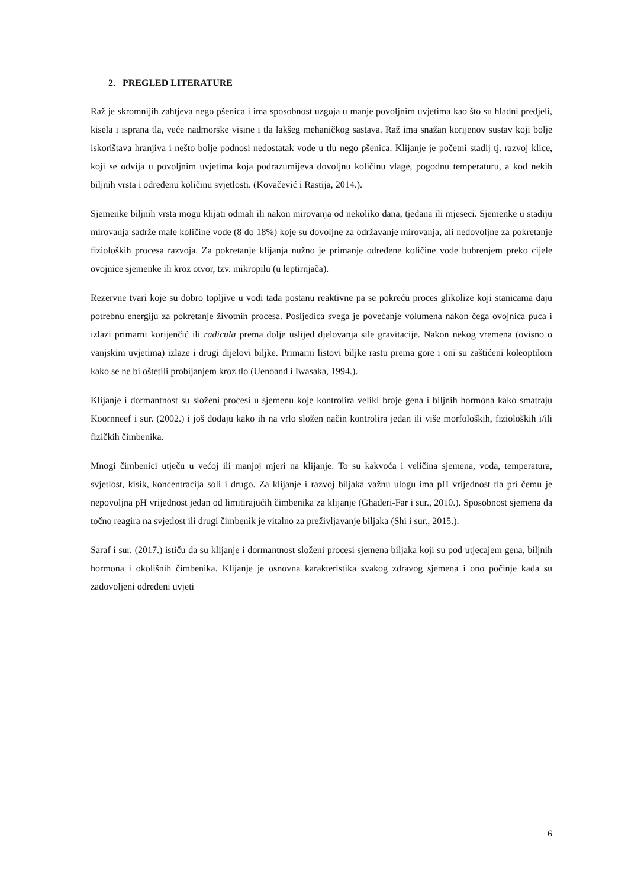2. PREGLED LITERATURE
Raž je skromnijih zahtjeva nego pšenica i ima sposobnost uzgoja u manje povoljnim uvjetima kao što su hladni predjeli, kisela i isprana tla, veće nadmorske visine i tla lakšeg mehaničkog sastava. Raž ima snažan korijenov sustav koji bolje iskorištava hranjiva i nešto bolje podnosi nedostatak vode u tlu nego pšenica. Klijanje je početni stadij tj. razvoj klice, koji se odvija u povoljnim uvjetima koja podrazumijeva dovoljnu količinu vlage, pogodnu temperaturu, a kod nekih biljnih vrsta i određenu količinu svjetlosti. (Kovačević i Rastija, 2014.).
Sjemenke biljnih vrsta mogu klijati odmah ili nakon mirovanja od nekoliko dana, tjedana ili mjeseci. Sjemenke u stadiju mirovanja sadrže male količine vode (8 do 18%) koje su dovoljne za održavanje mirovanja, ali nedovoljne za pokretanje fizioloških procesa razvoja. Za pokretanje klijanja nužno je primanje određene količine vode bubrenjem preko cijele ovojnice sjemenke ili kroz otvor, tzv. mikropilu (u leptirnjača).
Rezervne tvari koje su dobro topljive u vodi tada postanu reaktivne pa se pokreću proces glikolize koji stanicama daju potrebnu energiju za pokretanje životnih procesa. Posljedica svega je povećanje volumena nakon čega ovojnica puca i izlazi primarni korijenčić ili radicula prema dolje uslijed djelovanja sile gravitacije. Nakon nekog vremena (ovisno o vanjskim uvjetima) izlaze i drugi dijelovi biljke. Primarni listovi biljke rastu prema gore i oni su zaštićeni koleoptilom kako se ne bi oštetili probijanjem kroz tlo (Uenoand i Iwasaka, 1994.).
Klijanje i dormantnost su složeni procesi u sjemenu koje kontrolira veliki broje gena i biljnih hormona kako smatraju Koornneef i sur. (2002.) i još dodaju kako ih na vrlo složen način kontrolira jedan ili više morfoloških, fizioloških i/ili fizičkih čimbenika.
Mnogi čimbenici utječu u većoj ili manjoj mjeri na klijanje. To su kakvoća i veličina sjemena, voda, temperatura, svjetlost, kisik, koncentracija soli i drugo. Za klijanje i razvoj biljaka važnu ulogu ima pH vrijednost tla pri čemu je nepovoljna pH vrijednost jedan od limitirajućih čimbenika za klijanje (Ghaderi-Far i sur., 2010.). Sposobnost sjemena da točno reagira na svjetlost ili drugi čimbenik je vitalno za preživljavanje biljaka (Shi i sur., 2015.).
Saraf i sur. (2017.) ističu da su klijanje i dormantnost složeni procesi sjemena biljaka koji su pod utjecajem gena, biljnih hormona i okolišnih čimbenika. Klijanje je osnovna karakteristika svakog zdravog sjemena i ono počinje kada su zadovoljeni određeni uvjeti
6